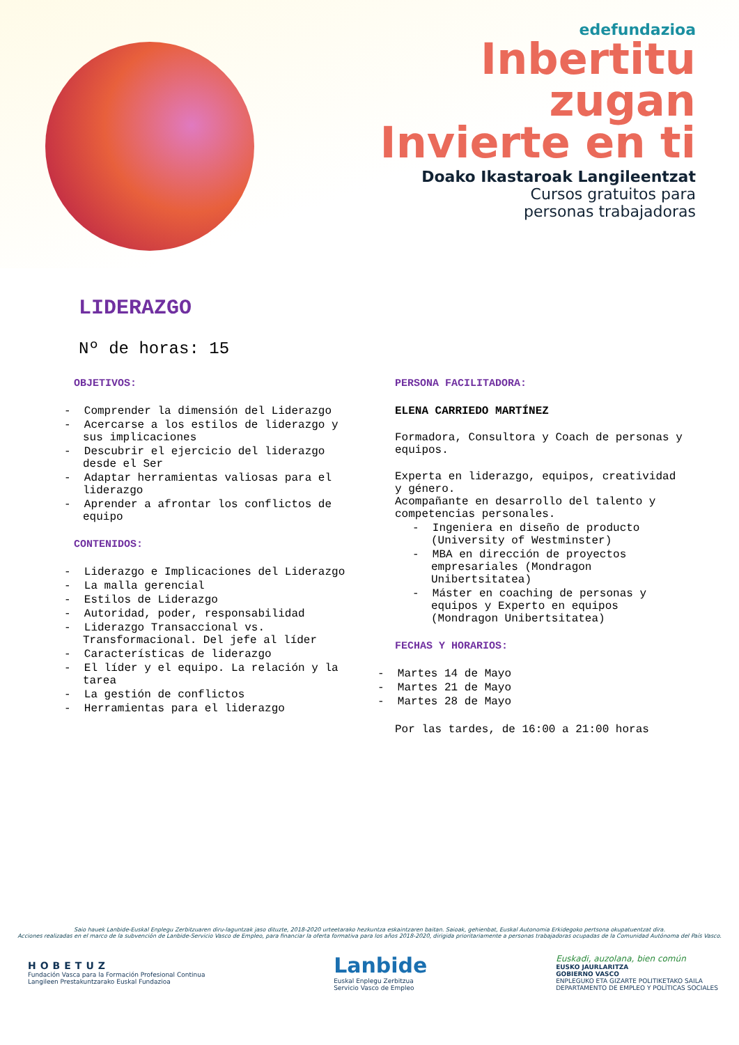edefundazioa
Inbertitu
zugan
Invierte en ti
Doako Ikastaroak Langileentzat
Cursos gratuitos para
personas trabajadoras
LIDERAZGO
Nº de horas: 15
OBJETIVOS:
- Comprender la dimensión del Liderazgo
- Acercarse a los estilos de liderazgo y sus implicaciones
- Descubrir el ejercicio del liderazgo desde el Ser
- Adaptar herramientas valiosas para el liderazgo
- Aprender a afrontar los conflictos de equipo
CONTENIDOS:
- Liderazgo e Implicaciones del Liderazgo
- La malla gerencial
- Estilos de Liderazgo
- Autoridad, poder, responsabilidad
- Liderazgo Transaccional vs. Transformacional. Del jefe al líder
- Características de liderazgo
- El líder y el equipo. La relación y la tarea
- La gestión de conflictos
- Herramientas para el liderazgo
PERSONA FACILITADORA:
ELENA CARRIEDO MARTÍNEZ
Formadora, Consultora y Coach de personas y equipos.
Experta en liderazgo, equipos, creatividad y género.
Acompañante en desarrollo del talento y competencias personales.
- Ingeniera en diseño de producto (University of Westminster)
- MBA en dirección de proyectos empresariales (Mondragon Unibertsitatea)
- Máster en coaching de personas y equipos y Experto en equipos (Mondragon Unibertsitatea)
FECHAS Y HORARIOS:
- Martes 14 de Mayo
- Martes 21 de Mayo
- Martes 28 de Mayo
Por las tardes, de 16:00 a 21:00 horas
Saio hauek Lanbide-Euskal Enplegu Zerbitzuaren diru-laguntzak jaso dituzte, 2018-2020 urteetarako hezkuntza eskaintzaren baitan. Saioak, gehienbat, Euskal Autonomia Erkidegoko pertsona okupatuentzat dira.
Acciones realizadas en el marco de la subvención de Lanbide-Servicio Vasco de Empleo, para financiar la oferta formativa para los años 2018-2020, dirigida prioritariamente a personas trabajadoras ocupadas de la Comunidad Autónoma del País Vasco.
HOBETUZ
Fundación Vasca para la Formación Profesional Continua
Langileen Prestakuntzarako Euskal Fundazioa
Lanbide
Euskal Enplegu Zerbitzua
Servicio Vasco de Empleo
Euskadi, auzolana, bien común
EUSKO JAURLARITZA
GOBIERNO VASCO
ENPLEGUKO ETA GIZARTE POLITIKETAKO SAILA
DEPARTAMENTO DE EMPLEO Y POLÍTICAS SOCIALES